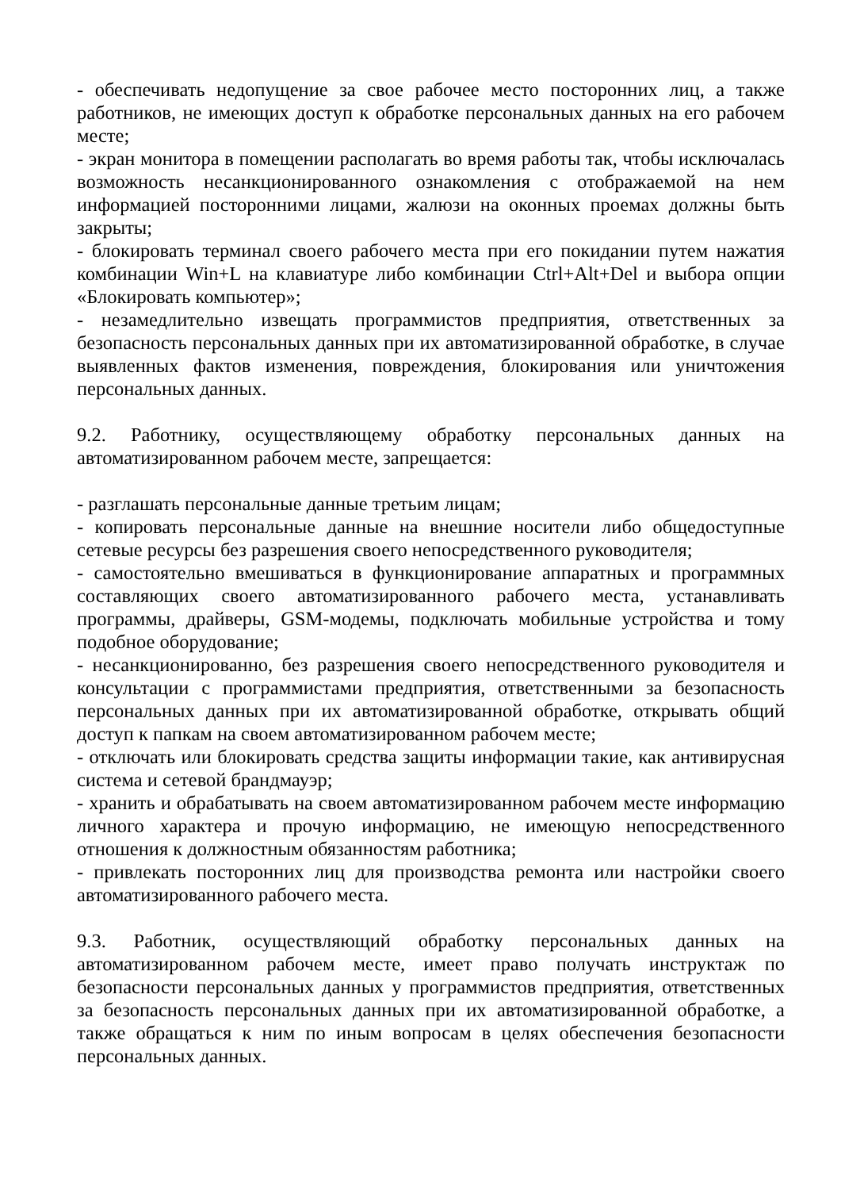- обеспечивать недопущение за свое рабочее место посторонних лиц, а также работников, не имеющих доступ к обработке персональных данных на его рабочем месте;
- экран монитора в помещении располагать во время работы так, чтобы исключалась возможность несанкционированного ознакомления с отображаемой на нем информацией посторонними лицами, жалюзи на оконных проемах должны быть закрыты;
- блокировать терминал своего рабочего места при его покидании путем нажатия комбинации Win+L на клавиатуре либо комбинации Ctrl+Alt+Del и выбора опции «Блокировать компьютер»;
- незамедлительно извещать программистов предприятия, ответственных за безопасность персональных данных при их автоматизированной обработке, в случае выявленных фактов изменения, повреждения, блокирования или уничтожения персональных данных.
9.2. Работнику, осуществляющему обработку персональных данных на автоматизированном рабочем месте, запрещается:
- разглашать персональные данные третьим лицам;
- копировать персональные данные на внешние носители либо общедоступные сетевые ресурсы без разрешения своего непосредственного руководителя;
- самостоятельно вмешиваться в функционирование аппаратных и программных составляющих своего автоматизированного рабочего места, устанавливать программы, драйверы, GSM-модемы, подключать мобильные устройства и тому подобное оборудование;
- несанкционированно, без разрешения своего непосредственного руководителя и консультации с программистами предприятия, ответственными за безопасность персональных данных при их автоматизированной обработке, открывать общий доступ к папкам на своем автоматизированном рабочем месте;
- отключать или блокировать средства защиты информации такие, как антивирусная система и сетевой брандмауэр;
- хранить и обрабатывать на своем автоматизированном рабочем месте информацию личного характера и прочую информацию, не имеющую непосредственного отношения к должностным обязанностям работника;
- привлекать посторонних лиц для производства ремонта или настройки своего автоматизированного рабочего места.
9.3. Работник, осуществляющий обработку персональных данных на автоматизированном рабочем месте, имеет право получать инструктаж по безопасности персональных данных у программистов предприятия, ответственных за безопасность персональных данных при их автоматизированной обработке, а также обращаться к ним по иным вопросам в целях обеспечения безопасности персональных данных.